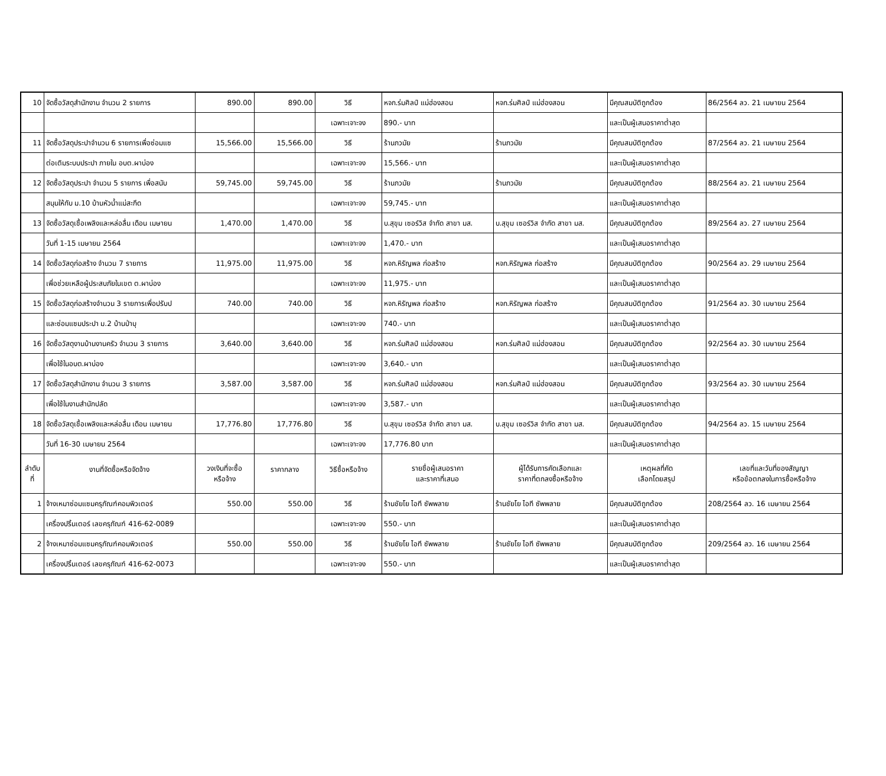| 10 | จัดซื้อวัสดุสำนักงาน จำนวน 2 รายการ | 890.00 | 890.00 | วิธี | หจก.ร่มศิลป์ แม่ฮ่องสอน | หจก.ร่มศิลป์ แม่ฮ่องสอน | มีคุณสมบัติถูกต้อง | 86/2564 ลว. 21 เมษายน 2564 |
| | | | | เฉพาะเจาะจง | 890.- บาท | | และเป็นผู้เสนอราคาต่ำสุด | |
| 11 | จัดซื้อวัสดุประปาจำนวน 6 รายการเพื่อซ่อมแซ | 15,566.00 | 15,566.00 | วิธี | ร้านภวมัย | ร้านภวมัย | มีคุณสมบัติถูกต้อง | 87/2564 ลว. 21 เมษายน 2564 |
| | ต่อเติมระบบประปา ภายใน อบต.ผาบ่อง | | | เฉพาะเจาะจง | 15,566.- บาท | | และเป็นผู้เสนอราคาต่ำสุด | |
| 12 | จัดซื้อวัสดุประปา จำนวน 5 รายการ เพื่อสนับ | 59,745.00 | 59,745.00 | วิธี | ร้านภวมัย | ร้านภวมัย | มีคุณสมบัติถูกต้อง | 88/2564 ลว. 21 เมษายน 2564 |
| | สนุนให้กับ ม.10 บ้านหัวน้ำแม่สะกึด | | | เฉพาะเจาะจง | 59,745.- บาท | | และเป็นผู้เสนอราคาต่ำสุด | |
| 13 | จัดซื้อวัสดุเชื้อเพลิงและหล่อลื่น เดือน เมษายน | 1,470.00 | 1,470.00 | วิธี | บ.สุขุม เซอร์วิส จำกัด สาขา มส. | บ.สุขุม เซอร์วิส จำกัด สาขา มส. | มีคุณสมบัติถูกต้อง | 89/2564 ลว. 27 เมษายน 2564 |
| | วันที่ 1-15 เมษายน 2564 | | | เฉพาะเจาะจง | 1,470.- บาท | | และเป็นผู้เสนอราคาต่ำสุด | |
| 14 | จัดซื้อวัสดุก่อสร้าง จำนวน 7 รายการ | 11,975.00 | 11,975.00 | วิธี | หจก.หิรัญพล ก่อสร้าง | หจก.หิรัญพล ก่อสร้าง | มีคุณสมบัติถูกต้อง | 90/2564 ลว. 29 เมษายน 2564 |
| | เพื่อช่วยเหลือผู้ประสบภัยในเขต ต.ผาบ่อง | | | เฉพาะเจาะจง | 11,975.- บาท | | และเป็นผู้เสนอราคาต่ำสุด | |
| 15 | จัดซื้อวัสดุก่อสร้างจำนวน 3 รายการเพื่อปรับป | 740.00 | 740.00 | วิธี | หจก.หิรัญพล ก่อสร้าง | หจก.หิรัญพล ก่อสร้าง | มีคุณสมบัติถูกต้อง | 91/2564 ลว. 30 เมษายน 2564 |
| | และซ่อมแซมประปา ม.2 บ้านป่าบุ | | | เฉพาะเจาะจง | 740.- บาท | | และเป็นผู้เสนอราคาต่ำสุด | |
| 16 | จัดซื้อวัสดุงานบ้านงานครัว จำนวน 3 รายการ | 3,640.00 | 3,640.00 | วิธี | หจก.ร่มศิลป์ แม่ฮ่องสอน | หจก.ร่มศิลป์ แม่ฮ่องสอน | มีคุณสมบัติถูกต้อง | 92/2564 ลว. 30 เมษายน 2564 |
| | เพื่อใช้ในอบต.ผาบ่อง | | | เฉพาะเจาะจง | 3,640.- บาท | | และเป็นผู้เสนอราคาต่ำสุด | |
| 17 | จัดซื้อวัสดุสำนักงาน จำนวน 3 รายการ | 3,587.00 | 3,587.00 | วิธี | หจก.ร่มศิลป์ แม่ฮ่องสอน | หจก.ร่มศิลป์ แม่ฮ่องสอน | มีคุณสมบัติถูกต้อง | 93/2564 ลว. 30 เมษายน 2564 |
| | เพื่อใช้ในงานสำนักปลัด | | | เฉพาะเจาะจง | 3,587.- บาท | | และเป็นผู้เสนอราคาต่ำสุด | |
| 18 | จัดซื้อวัสดุเชื้อเพลิงและหล่อลื่น เดือน เมษายน | 17,776.80 | 17,776.80 | วิธี | บ.สุขุม เซอร์วิส จำกัด สาขา มส. | บ.สุขุม เซอร์วิส จำกัด สาขา มส. | มีคุณสมบัติถูกต้อง | 94/2564 ลว. 15 เมษายน 2564 |
| | วันที่ 16-30 เมษายน 2564 | | | เฉพาะเจาะจง | 17,776.80 บาท | | และเป็นผู้เสนอราคาต่ำสุด | |
| ลำดับ ที่ | งานที่จัดซื้อหรือจัดจ้าง | วงเงินที่จะซื้อ หรือจ้าง | ราคากลาง | วิธีซื้อหรือจ้าง | รายชื่อผู้เสนอราคา และราคาที่เสนอ | ผู้ได้รับการคัดเลือกและ ราคาที่ตกลงซื้อหรือจ้าง | เหตุผลที่คัด เลือกโดยสรุป | เลขที่และวันที่ของสัญญา หรือข้อตกลงในการซื้อหรือจ้าง |
| 1 | จ้างเหมาซ่อมแซมครุภัณฑ์คอมพิวเตอร์ | 550.00 | 550.00 | วิธี | ร้านชัยโย ไอที ซัพพลาย | ร้านชัยโย ไอที ซัพพลาย | มีคุณสมบัติถูกต้อง | 208/2564 ลว. 16 เมษายน 2564 |
| | เครื่องปริ้นเตอร์ เลขครุภัณฑ์ 416-62-0089 | | | เฉพาะเจาะจง | 550.- บาท | | และเป็นผู้เสนอราคาต่ำสุด | |
| 2 | จ้างเหมาซ่อมแซมครุภัณฑ์คอมพิวเตอร์ | 550.00 | 550.00 | วิธี | ร้านชัยโย ไอที ซัพพลาย | ร้านชัยโย ไอที ซัพพลาย | มีคุณสมบัติถูกต้อง | 209/2564 ลว. 16 เมษายน 2564 |
| | เครื่องปริ้นเตอร์ เลขครุภัณฑ์ 416-62-0073 | | | เฉพาะเจาะจง | 550.- บาท | | และเป็นผู้เสนอราคาต่ำสุด | |